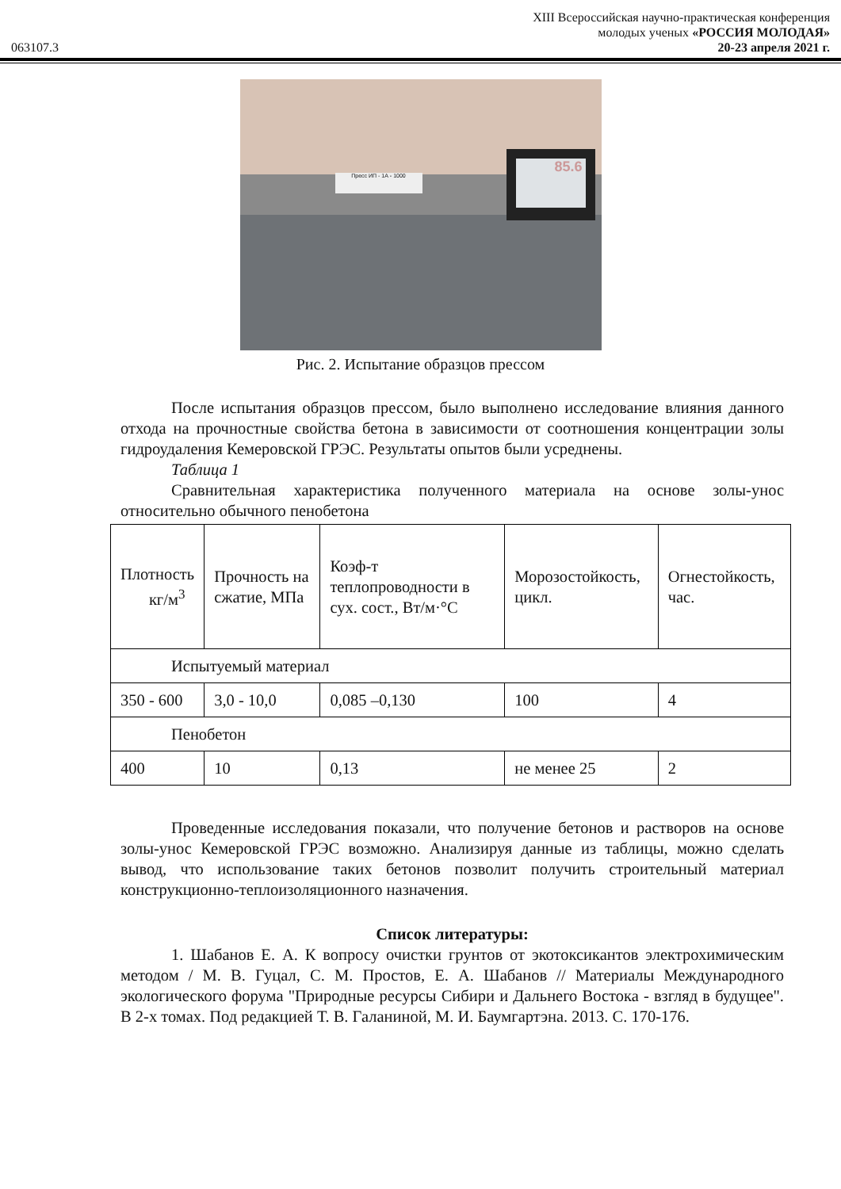XIII Всероссийская научно-практическая конференция
молодых ученых «РОССИЯ МОЛОДАЯ»
063107.3 20-23 апреля 2021 г.
Пресс ИП - 1А - 1000
85.6
Рис. 2. Испытание образцов прессом
После испытания образцов прессом, было выполнено исследование влияния данного отхода на прочностные свойства бетона в зависимости от соотношения концентрации золы гидроудаления Кемеровской ГРЭС. Результаты опытов были усреднены.
Таблица 1
Сравнительная характеристика полученного материала на основе золы-унос относительно обычного пенобетона
| Плотность кг/м<sup>3</sup> | Прочность на сжатие, МПа | Коэф-т теплопроводности в сух. сост., Вт/м·°С | Морозостойкость, цикл. | Огнестойкость, час. |
| Испытуемый материал | | | | |
| 350 - 600 | 3,0 - 10,0 | 0,085 –0,130 | 100 | 4 |
| Пенобетон | | | | |
| 400 | 10 | 0,13 | не менее 25 | 2 |
Проведенные исследования показали, что получение бетонов и растворов на основе золы-унос Кемеровской ГРЭС возможно. Анализируя данные из таблицы, можно сделать вывод, что использование таких бетонов позволит получить строительный материал конструкционно-теплоизоляционного назначения.
Список литературы:
1. Шабанов Е. А. К вопросу очистки грунтов от экотоксикантов электрохимическим методом / М. В. Гуцал, С. М. Простов, Е. А. Шабанов // Материалы Международного экологического форума "Природные ресурсы Сибири и Дальнего Востока - взгляд в будущее". В 2-х томах. Под редакцией Т. В. Галаниной, М. И. Баумгартэна. 2013. С. 170-176.